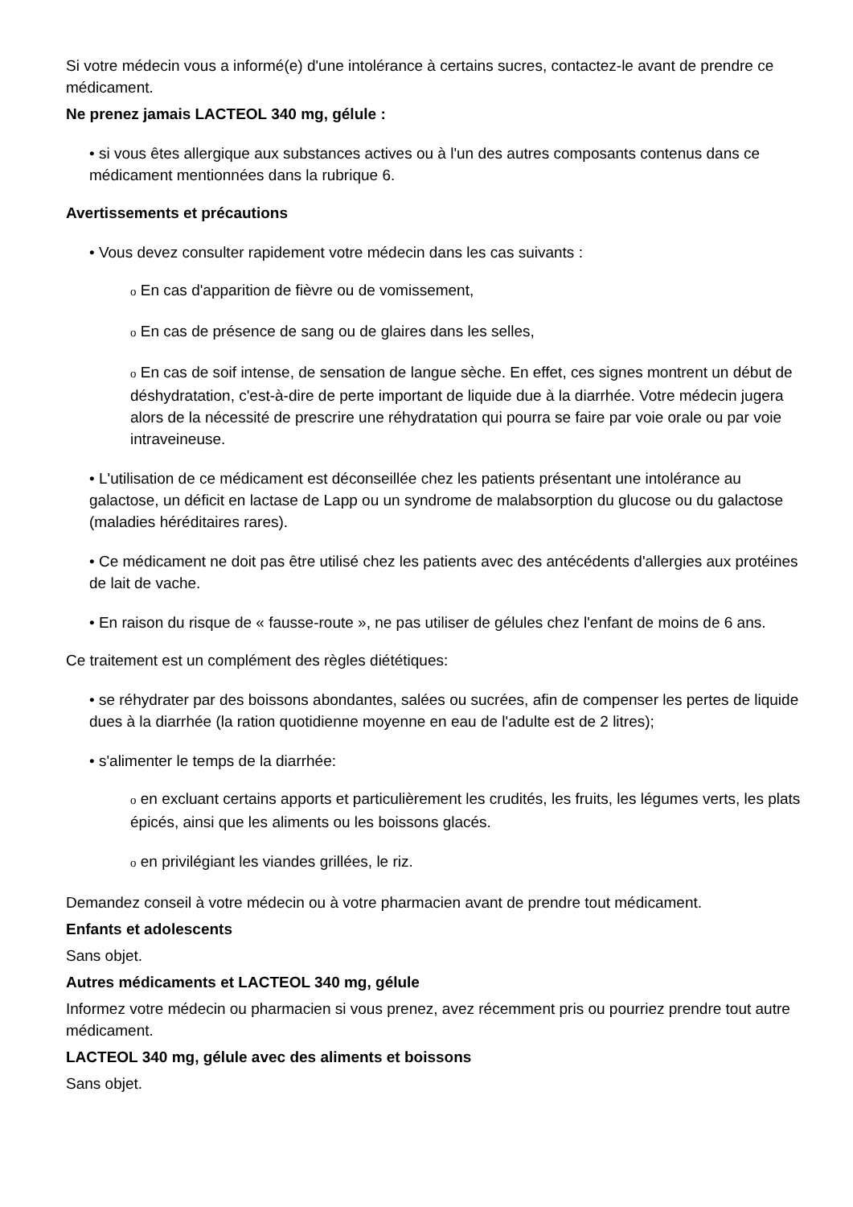Si votre médecin vous a informé(e) d'une intolérance à certains sucres, contactez-le avant de prendre ce médicament.
Ne prenez jamais LACTEOL 340 mg, gélule :
• si vous êtes allergique aux substances actives ou à l'un des autres composants contenus dans ce médicament mentionnées dans la rubrique 6.
Avertissements et précautions
• Vous devez consulter rapidement votre médecin dans les cas suivants :
o En cas d'apparition de fièvre ou de vomissement,
o En cas de présence de sang ou de glaires dans les selles,
o En cas de soif intense, de sensation de langue sèche. En effet, ces signes montrent un début de déshydratation, c'est-à-dire de perte important de liquide due à la diarrhée. Votre médecin jugera alors de la nécessité de prescrire une réhydratation qui pourra se faire par voie orale ou par voie intraveineuse.
• L'utilisation de ce médicament est déconseillée chez les patients présentant une intolérance au galactose, un déficit en lactase de Lapp ou un syndrome de malabsorption du glucose ou du galactose (maladies héréditaires rares).
• Ce médicament ne doit pas être utilisé chez les patients avec des antécédents d'allergies aux protéines de lait de vache.
• En raison du risque de « fausse-route », ne pas utiliser de gélules chez l'enfant de moins de 6 ans.
Ce traitement est un complément des règles diététiques:
• se réhydrater par des boissons abondantes, salées ou sucrées, afin de compenser les pertes de liquide dues à la diarrhée (la ration quotidienne moyenne en eau de l'adulte est de 2 litres);
• s'alimenter le temps de la diarrhée:
o en excluant certains apports et particulièrement les crudités, les fruits, les légumes verts, les plats épicés, ainsi que les aliments ou les boissons glacés.
o en privilégiant les viandes grillées, le riz.
Demandez conseil à votre médecin ou à votre pharmacien avant de prendre tout médicament.
Enfants et adolescents
Sans objet.
Autres médicaments et LACTEOL 340 mg, gélule
Informez votre médecin ou pharmacien si vous prenez, avez récemment pris ou pourriez prendre tout autre médicament.
LACTEOL 340 mg, gélule avec des aliments et boissons
Sans objet.